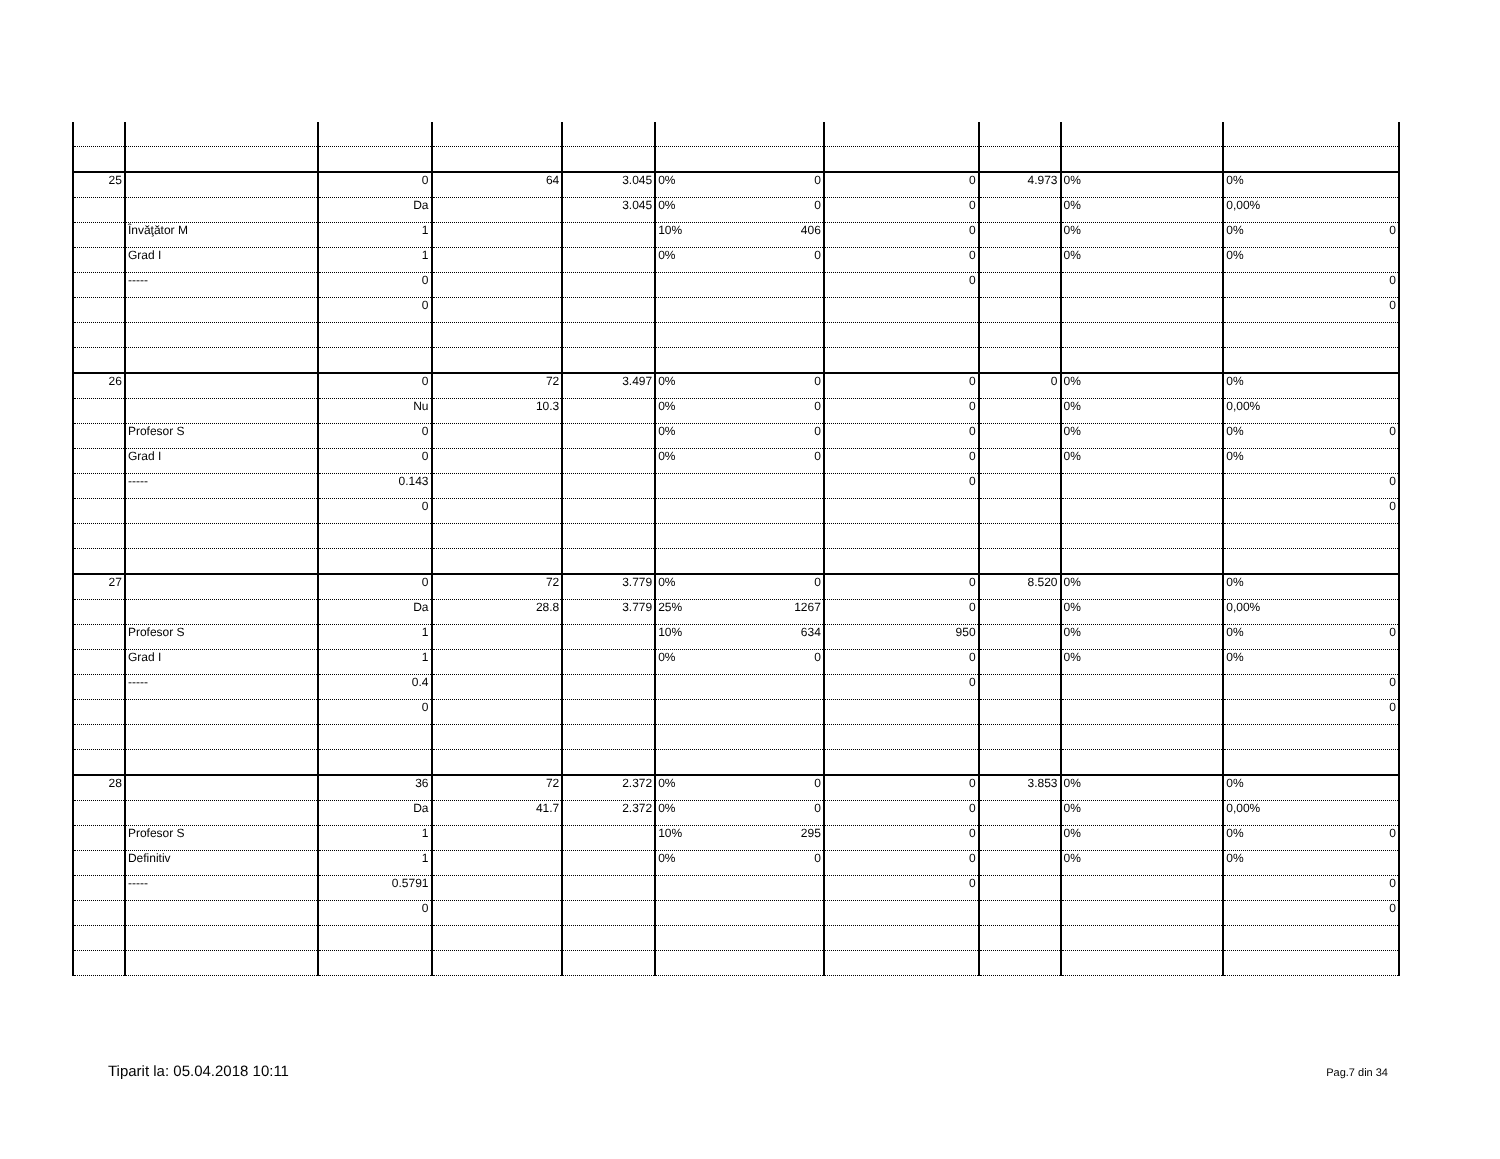| 25 | | 0 | 64 | 3.045 | 0% 0 | 0 | 4.973 | 0% | 0% |
| | | Da | | 3.045 | 0% 0 | 0 | | 0% | 0,00% |
| | Învăţător M | 1 | | | 10% 406 | 0 | | 0% | 0% 0 |
| | Grad I | 1 | | | 0% 0 | 0 | | 0% | 0% |
| | ----- | 0 | | | | 0 | | | 0 |
| | | 0 | | | | | | | 0 |
| 26 | | 0 | 72 | 3.497 | 0% 0 | 0 | 0 | 0% | 0% |
| | | Nu | 10.3 | | 0% 0 | 0 | | 0% | 0,00% |
| | Profesor S | 0 | | | 0% 0 | 0 | | 0% | 0% 0 |
| | Grad I | 0 | | | 0% 0 | 0 | | 0% | 0% |
| | ----- | 0.143 | | | | 0 | | | 0 |
| | | 0 | | | | | | | 0 |
| 27 | | 0 | 72 | 3.779 | 0% 0 | 0 | 8.520 | 0% | 0% |
| | | Da | 28.8 | 3.779 | 25% 1267 | 0 | | 0% | 0,00% |
| | Profesor S | 1 | | | 10% 634 | 950 | | 0% | 0% 0 |
| | Grad I | 1 | | | 0% 0 | 0 | | 0% | 0% |
| | ----- | 0.4 | | | | 0 | | | 0 |
| | | 0 | | | | | | | 0 |
| 28 | | 36 | 72 | 2.372 | 0% 0 | 0 | 3.853 | 0% | 0% |
| | | Da | 41.7 | 2.372 | 0% 0 | 0 | | 0% | 0,00% |
| | Profesor S | 1 | | | 10% 295 | 0 | | 0% | 0% 0 |
| | Definitiv | 1 | | | 0% 0 | 0 | | 0% | 0% |
| | ----- | 0.5791 | | | | 0 | | | 0 |
| | | 0 | | | | | | | 0 |
Tiparit la: 05.04.2018 10:11 Pag.7 din 34